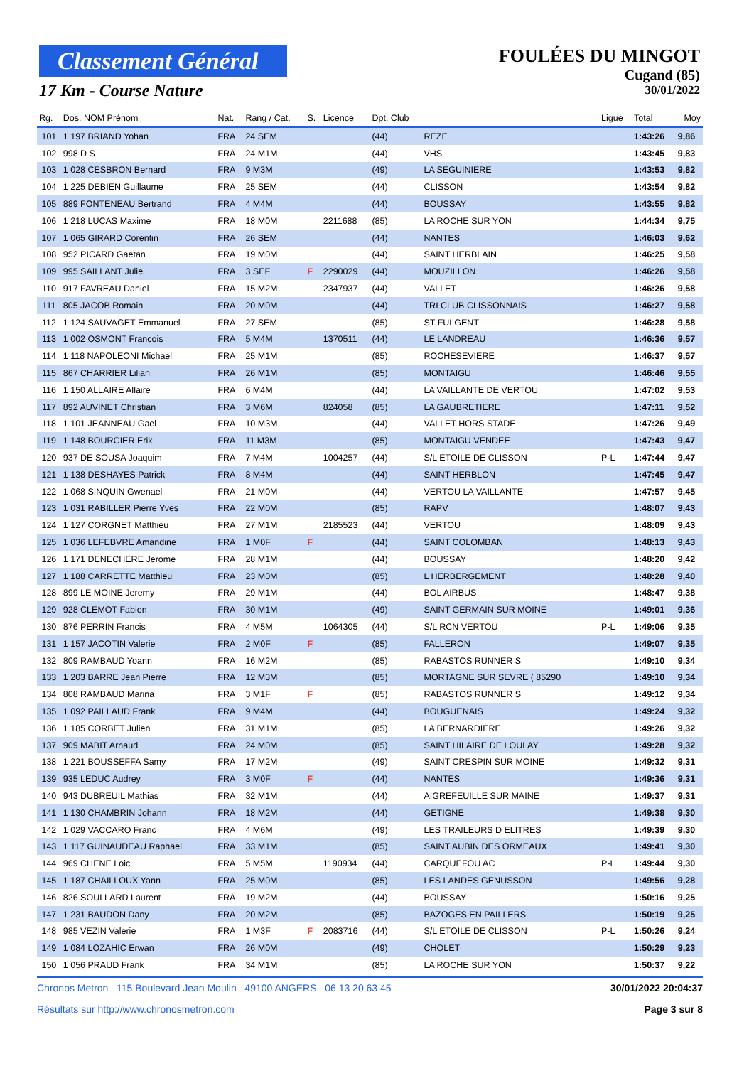Classement Général
17 Km - Course Nature
FOULÉES DU MINGOT
Cugand (85)
30/01/2022
| Rg. | Dos. NOM Prénom | Nat. | Rang / Cat. | S. | Licence | Dpt. Club | | Ligue | Total | Moy |
| --- | --- | --- | --- | --- | --- | --- | --- | --- | --- | --- |
| 101 | 1 197 BRIAND Yohan | FRA | 24 SEM | | | (44) | REZE | | 1:43:26 | 9,86 |
| 102 | 998 D S | FRA | 24 M1M | | | (44) | VHS | | 1:43:45 | 9,83 |
| 103 | 1 028 CESBRON Bernard | FRA | 9 M3M | | | (49) | LA SEGUINIERE | | 1:43:53 | 9,82 |
| 104 | 1 225 DEBIEN Guillaume | FRA | 25 SEM | | | (44) | CLISSON | | 1:43:54 | 9,82 |
| 105 | 889 FONTENEAU Bertrand | FRA | 4 M4M | | | (44) | BOUSSAY | | 1:43:55 | 9,82 |
| 106 | 1 218 LUCAS Maxime | FRA | 18 M0M | | 2211688 | (85) | LA ROCHE SUR YON | | 1:44:34 | 9,75 |
| 107 | 1 065 GIRARD Corentin | FRA | 26 SEM | | | (44) | NANTES | | 1:46:03 | 9,62 |
| 108 | 952 PICARD Gaetan | FRA | 19 M0M | | | (44) | SAINT HERBLAIN | | 1:46:25 | 9,58 |
| 109 | 995 SAILLANT Julie | FRA | 3 SEF | F | 2290029 | (44) | MOUZILLON | | 1:46:26 | 9,58 |
| 110 | 917 FAVREAU Daniel | FRA | 15 M2M | | 2347937 | (44) | VALLET | | 1:46:26 | 9,58 |
| 111 | 805 JACOB Romain | FRA | 20 M0M | | | (44) | TRI CLUB CLISSONNAIS | | 1:46:27 | 9,58 |
| 112 | 1 124 SAUVAGET Emmanuel | FRA | 27 SEM | | | (85) | ST FULGENT | | 1:46:28 | 9,58 |
| 113 | 1 002 OSMONT Francois | FRA | 5 M4M | | 1370511 | (44) | LE LANDREAU | | 1:46:36 | 9,57 |
| 114 | 1 118 NAPOLEONI Michael | FRA | 25 M1M | | | (85) | ROCHESEVIERE | | 1:46:37 | 9,57 |
| 115 | 867 CHARRIER Lilian | FRA | 26 M1M | | | (85) | MONTAIGU | | 1:46:46 | 9,55 |
| 116 | 1 150 ALLAIRE Allaire | FRA | 6 M4M | | | (44) | LA VAILLANTE DE VERTOU | | 1:47:02 | 9,53 |
| 117 | 892 AUVINET Christian | FRA | 3 M6M | | 824058 | (85) | LA GAUBRETIERE | | 1:47:11 | 9,52 |
| 118 | 1 101 JEANNEAU Gael | FRA | 10 M3M | | | (44) | VALLET HORS STADE | | 1:47:26 | 9,49 |
| 119 | 1 148 BOURCIER Erik | FRA | 11 M3M | | | (85) | MONTAIGU VENDEE | | 1:47:43 | 9,47 |
| 120 | 937 DE SOUSA Joaquim | FRA | 7 M4M | | 1004257 | (44) | S/L ETOILE DE CLISSON | P-L | 1:47:44 | 9,47 |
| 121 | 1 138 DESHAYES Patrick | FRA | 8 M4M | | | (44) | SAINT HERBLON | | 1:47:45 | 9,47 |
| 122 | 1 068 SINQUIN Gwenael | FRA | 21 M0M | | | (44) | VERTOU LA VAILLANTE | | 1:47:57 | 9,45 |
| 123 | 1 031 RABILLER Pierre Yves | FRA | 22 M0M | | | (85) | RAPV | | 1:48:07 | 9,43 |
| 124 | 1 127 CORGNET Matthieu | FRA | 27 M1M | | 2185523 | (44) | VERTOU | | 1:48:09 | 9,43 |
| 125 | 1 036 LEFEBVRE Amandine | FRA | 1 M0F | F | | (44) | SAINT COLOMBAN | | 1:48:13 | 9,43 |
| 126 | 1 171 DENECHERE Jerome | FRA | 28 M1M | | | (44) | BOUSSAY | | 1:48:20 | 9,42 |
| 127 | 1 188 CARRETTE Matthieu | FRA | 23 M0M | | | (85) | L HERBERGEMENT | | 1:48:28 | 9,40 |
| 128 | 899 LE MOINE Jeremy | FRA | 29 M1M | | | (44) | BOL AIRBUS | | 1:48:47 | 9,38 |
| 129 | 928 CLEMOT Fabien | FRA | 30 M1M | | | (49) | SAINT GERMAIN SUR MOINE | | 1:49:01 | 9,36 |
| 130 | 876 PERRIN Francis | FRA | 4 M5M | | 1064305 | (44) | S/L RCN VERTOU | P-L | 1:49:06 | 9,35 |
| 131 | 1 157 JACOTIN Valerie | FRA | 2 M0F | F | | (85) | FALLERON | | 1:49:07 | 9,35 |
| 132 | 809 RAMBAUD Yoann | FRA | 16 M2M | | | (85) | RABASTOS RUNNER S | | 1:49:10 | 9,34 |
| 133 | 1 203 BARRE Jean Pierre | FRA | 12 M3M | | | (85) | MORTAGNE SUR SEVRE ( 85290 | | 1:49:10 | 9,34 |
| 134 | 808 RAMBAUD Marina | FRA | 3 M1F | F | | (85) | RABASTOS RUNNER S | | 1:49:12 | 9,34 |
| 135 | 1 092 PAILLAUD Frank | FRA | 9 M4M | | | (44) | BOUGUENAIS | | 1:49:24 | 9,32 |
| 136 | 1 185 CORBET Julien | FRA | 31 M1M | | | (85) | LA BERNARDIERE | | 1:49:26 | 9,32 |
| 137 | 909 MABIT Arnaud | FRA | 24 M0M | | | (85) | SAINT HILAIRE DE LOULAY | | 1:49:28 | 9,32 |
| 138 | 1 221 BOUSSEFFA Samy | FRA | 17 M2M | | | (49) | SAINT CRESPIN SUR MOINE | | 1:49:32 | 9,31 |
| 139 | 935 LEDUC Audrey | FRA | 3 M0F | F | | (44) | NANTES | | 1:49:36 | 9,31 |
| 140 | 943 DUBREUIL Mathias | FRA | 32 M1M | | | (44) | AIGREFEUILLE SUR MAINE | | 1:49:37 | 9,31 |
| 141 | 1 130 CHAMBRIN Johann | FRA | 18 M2M | | | (44) | GETIGNE | | 1:49:38 | 9,30 |
| 142 | 1 029 VACCARO Franc | FRA | 4 M6M | | | (49) | LES TRAILEURS D ELITRES | | 1:49:39 | 9,30 |
| 143 | 1 117 GUINAUDEAU Raphael | FRA | 33 M1M | | | (85) | SAINT AUBIN DES ORMEAUX | | 1:49:41 | 9,30 |
| 144 | 969 CHENE Loic | FRA | 5 M5M | | 1190934 | (44) | CARQUEFOU AC | P-L | 1:49:44 | 9,30 |
| 145 | 1 187 CHAILLOUX Yann | FRA | 25 M0M | | | (85) | LES LANDES GENUSSON | | 1:49:56 | 9,28 |
| 146 | 826 SOULLARD Laurent | FRA | 19 M2M | | | (44) | BOUSSAY | | 1:50:16 | 9,25 |
| 147 | 1 231 BAUDON Dany | FRA | 20 M2M | | | (85) | BAZOGES EN PAILLERS | | 1:50:19 | 9,25 |
| 148 | 985 VEZIN Valerie | FRA | 1 M3F | F | 2083716 | (44) | S/L ETOILE DE CLISSON | P-L | 1:50:26 | 9,24 |
| 149 | 1 084 LOZAHIC Erwan | FRA | 26 M0M | | | (49) | CHOLET | | 1:50:29 | 9,23 |
| 150 | 1 056 PRAUD Frank | FRA | 34 M1M | | | (85) | LA ROCHE SUR YON | | 1:50:37 | 9,22 |
Chronos Metron 115 Boulevard Jean Moulin 49100 ANGERS 06 13 20 63 45 30/01/2022 20:04:37
Résultats sur http://www.chronosmetron.com Page 3 sur 8